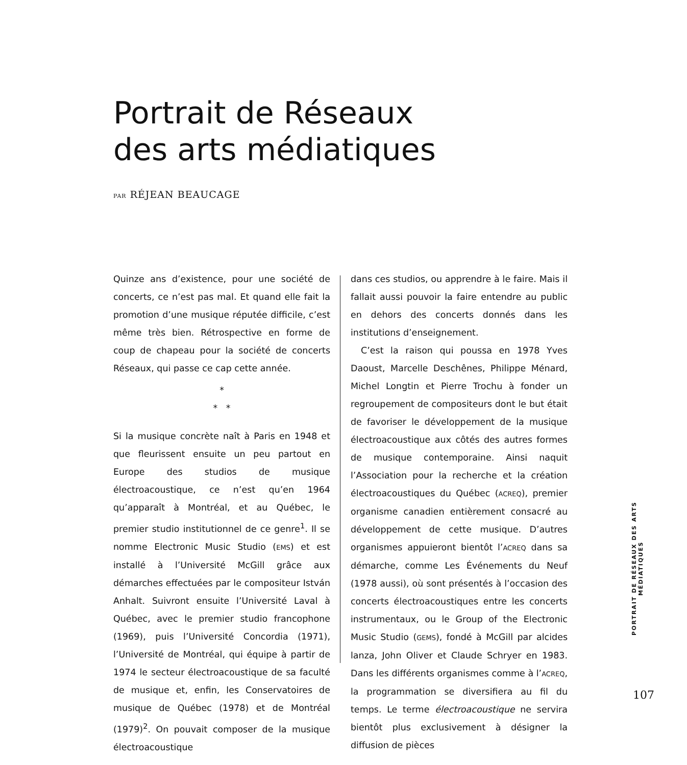Portrait de Réseaux
des arts médiatiques
PAR RÉJEAN BEAUCAGE
Quinze ans d’existence, pour une société de concerts, ce n’est pas mal. Et quand elle fait la promotion d’une musique réputée difficile, c’est même très bien. Rétrospective en forme de coup de chapeau pour la société de concerts Réseaux, qui passe ce cap cette année.
*
* *
Si la musique concrète naît à Paris en 1948 et que fleurissent ensuite un peu partout en Europe des studios de musique électroacoustique, ce n’est qu’en 1964 qu’apparaît à Montréal, et au Québec, le premier studio institutionnel de ce genre<sup>1</sup>. Il se nomme Electronic Music Studio (EMS) et est installé à l’Université McGill grâce aux démarches effectuées par le compositeur István Anhalt. Suivront ensuite l’Université Laval à Québec, avec le premier studio francophone (1969), puis l’Université Concordia (1971), l’Université de Montréal, qui équipe à partir de 1974 le secteur électroacoustique de sa faculté de musique et, enfin, les Conservatoires de musique de Québec (1978) et de Montréal (1979)<sup>2</sup>. On pouvait composer de la musique électroacoustique
dans ces studios, ou apprendre à le faire. Mais il fallait aussi pouvoir la faire entendre au public en dehors des concerts donnés dans les institutions d’enseignement.
C’est la raison qui poussa en 1978 Yves Daoust, Marcelle Deschênes, Philippe Ménard, Michel Longtin et Pierre Trochu à fonder un regroupement de compositeurs dont le but était de favoriser le développement de la musique électroacoustique aux côtés des autres formes de musique contemporaine. Ainsi naquit l’Association pour la recherche et la création électroacoustiques du Québec (ACREQ), premier organisme canadien entièrement consacré au développement de cette musique. D’autres organismes appuieront bientôt l’ACREQ dans sa démarche, comme Les Événements du Neuf (1978 aussi), où sont présentés à l’occasion des concerts électroacoustiques entre les concerts instrumentaux, ou le Group of the Electronic Music Studio (GEMS), fondé à McGill par alcides lanza, John Oliver et Claude Schryer en 1983. Dans les différents organismes comme à l’ACREQ, la programmation se diversifiera au fil du temps. Le terme électroacoustique ne servira bientôt plus exclusivement à désigner la diffusion de pièces
PORTRAIT DE RÉSEAUX DES ARTS MÉDIATIQUES
107